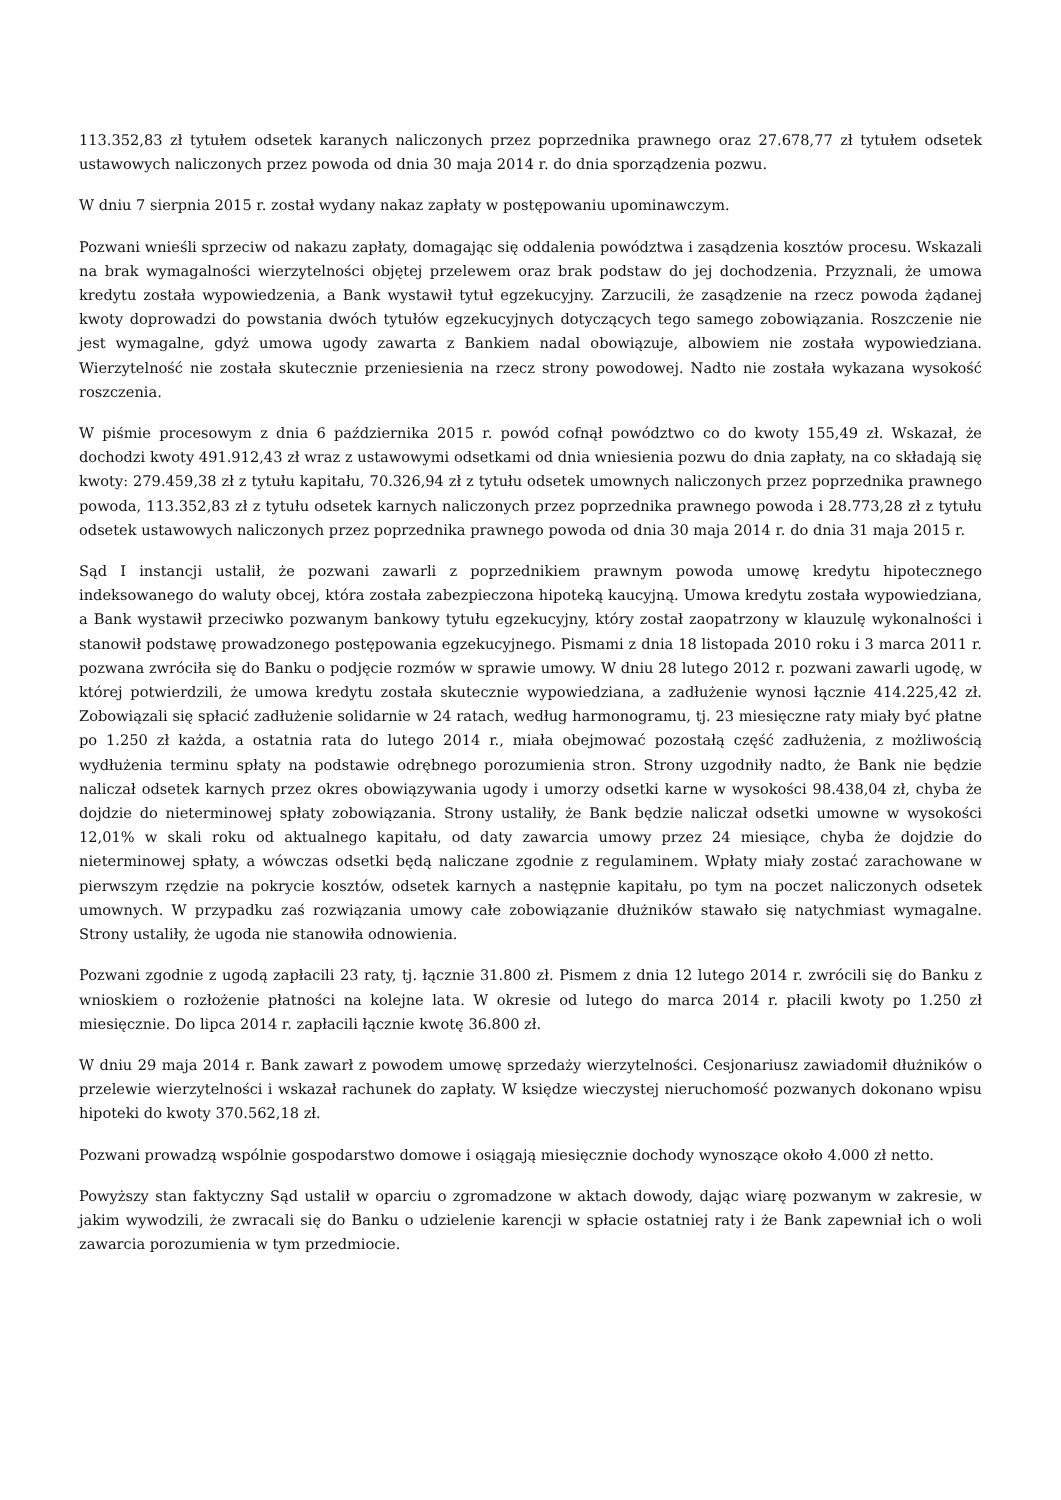113.352,83 zł tytułem odsetek karanych naliczonych przez poprzednika prawnego oraz 27.678,77 zł tytułem odsetek ustawowych naliczonych przez powoda od dnia 30 maja 2014 r. do dnia sporządzenia pozwu.
W dniu 7 sierpnia 2015 r. został wydany nakaz zapłaty w postępowaniu upominawczym.
Pozwani wnieśli sprzeciw od nakazu zapłaty, domagając się oddalenia powództwa i zasądzenia kosztów procesu. Wskazali na brak wymagalności wierzytelności objętej przelewem oraz brak podstaw do jej dochodzenia. Przyznali, że umowa kredytu została wypowiedzenia, a Bank wystawił tytuł egzekucyjny. Zarzucili, że zasądzenie na rzecz powoda żądanej kwoty doprowadzi do powstania dwóch tytułów egzekucyjnych dotyczących tego samego zobowiązania. Roszczenie nie jest wymagalne, gdyż umowa ugody zawarta z Bankiem nadal obowiązuje, albowiem nie została wypowiedziana. Wierzytelność nie została skutecznie przeniesienia na rzecz strony powodowej. Nadto nie została wykazana wysokość roszczenia.
W piśmie procesowym z dnia 6 października 2015 r. powód cofnął powództwo co do kwoty 155,49 zł. Wskazał, że dochodzi kwoty 491.912,43 zł wraz z ustawowymi odsetkami od dnia wniesienia pozwu do dnia zapłaty, na co składają się kwoty: 279.459,38 zł z tytułu kapitału, 70.326,94 zł z tytułu odsetek umownych naliczonych przez poprzednika prawnego powoda, 113.352,83 zł z tytułu odsetek karnych naliczonych przez poprzednika prawnego powoda i 28.773,28 zł z tytułu odsetek ustawowych naliczonych przez poprzednika prawnego powoda od dnia 30 maja 2014 r. do dnia 31 maja 2015 r.
Sąd I instancji ustalił, że pozwani zawarli z poprzednikiem prawnym powoda umowę kredytu hipotecznego indeksowanego do waluty obcej, która została zabezpieczona hipoteką kaucyjną. Umowa kredytu została wypowiedziana, a Bank wystawił przeciwko pozwanym bankowy tytułu egzekucyjny, który został zaopatrzony w klauzulę wykonalności i stanowił podstawę prowadzonego postępowania egzekucyjnego. Pismami z dnia 18 listopada 2010 roku i 3 marca 2011 r. pozwana zwróciła się do Banku o podjęcie rozmów w sprawie umowy. W dniu 28 lutego 2012 r. pozwani zawarli ugodę, w której potwierdzili, że umowa kredytu została skutecznie wypowiedziana, a zadłużenie wynosi łącznie 414.225,42 zł. Zobowiązali się spłacić zadłużenie solidarnie w 24 ratach, według harmonogramu, tj. 23 miesięczne raty miały być płatne po 1.250 zł każda, a ostatnia rata do lutego 2014 r., miała obejmować pozostałą część zadłużenia, z możliwością wydłużenia terminu spłaty na podstawie odrębnego porozumienia stron. Strony uzgodniły nadto, że Bank nie będzie naliczał odsetek karnych przez okres obowiązywania ugody i umorzy odsetki karne w wysokości 98.438,04 zł, chyba że dojdzie do nieterminowej spłaty zobowiązania. Strony ustaliły, że Bank będzie naliczał odsetki umowne w wysokości 12,01% w skali roku od aktualnego kapitału, od daty zawarcia umowy przez 24 miesiące, chyba że dojdzie do nieterminowej spłaty, a wówczas odsetki będą naliczane zgodnie z regulaminem. Wpłaty miały zostać zarachowane w pierwszym rzędzie na pokrycie kosztów, odsetek karnych a następnie kapitału, po tym na poczet naliczonych odsetek umownych. W przypadku zaś rozwiązania umowy całe zobowiązanie dłużników stawało się natychmiast wymagalne. Strony ustaliły, że ugoda nie stanowiła odnowienia.
Pozwani zgodnie z ugodą zapłacili 23 raty, tj. łącznie 31.800 zł. Pismem z dnia 12 lutego 2014 r. zwrócili się do Banku z wnioskiem o rozłożenie płatności na kolejne lata. W okresie od lutego do marca 2014 r. płacili kwoty po 1.250 zł miesięcznie. Do lipca 2014 r. zapłacili łącznie kwotę 36.800 zł.
W dniu 29 maja 2014 r. Bank zawarł z powodem umowę sprzedaży wierzytelności. Cesjonariusz zawiadomił dłużników o przelewie wierzytelności i wskazał rachunek do zapłaty. W księdze wieczystej nieruchomość pozwanych dokonano wpisu hipoteki do kwoty 370.562,18 zł.
Pozwani prowadzą wspólnie gospodarstwo domowe i osiągają miesięcznie dochody wynoszące około 4.000 zł netto.
Powyższy stan faktyczny Sąd ustalił w oparciu o zgromadzone w aktach dowody, dając wiarę pozwanym w zakresie, w jakim wywodzili, że zwracali się do Banku o udzielenie karencji w spłacie ostatniej raty i że Bank zapewniał ich o woli zawarcia porozumienia w tym przedmiocie.